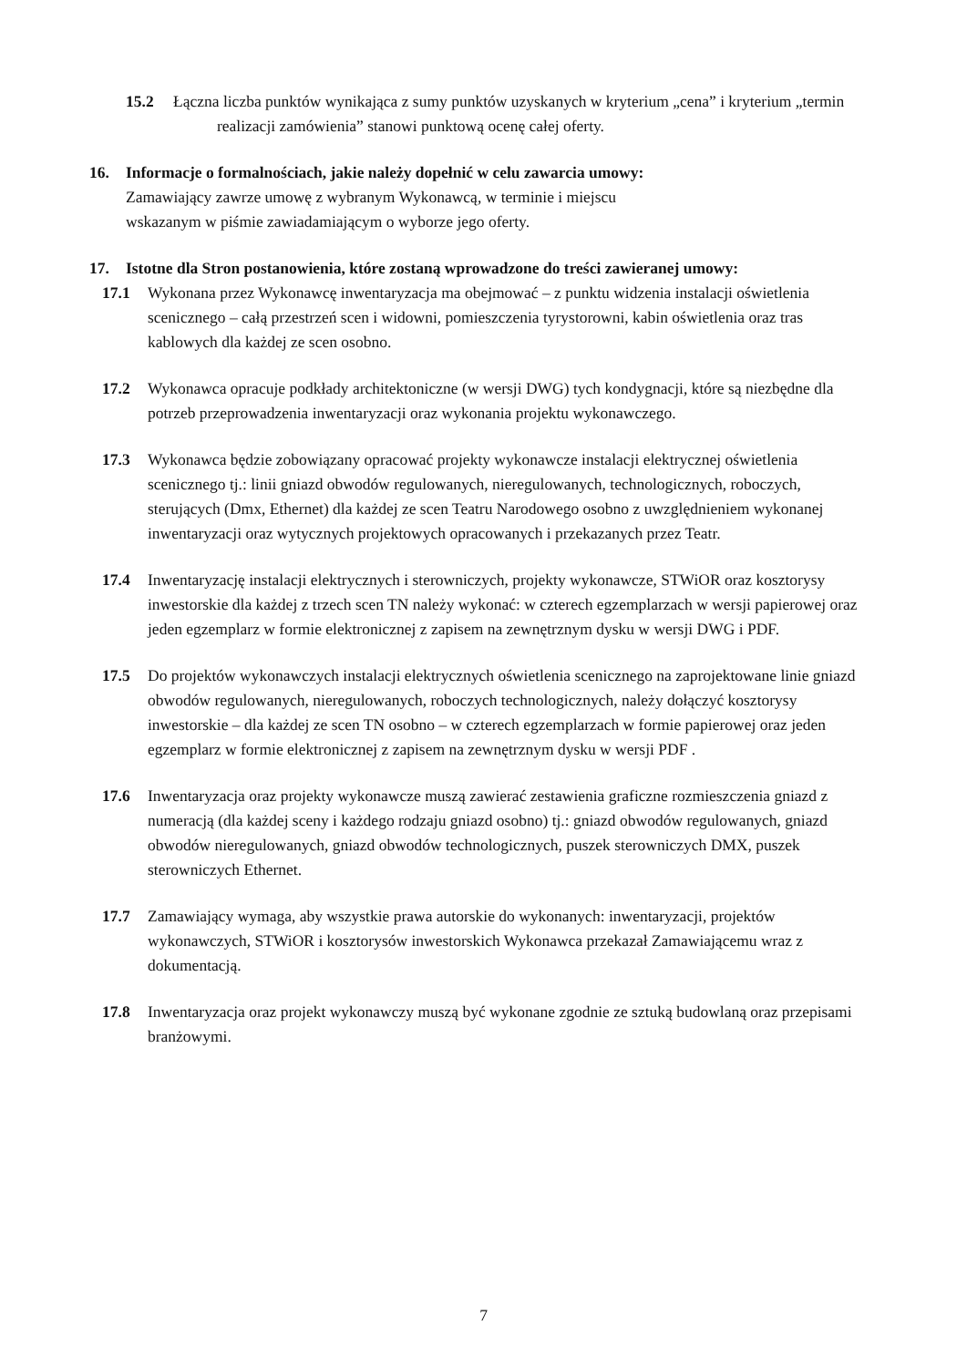15.2 Łączna liczba punktów wynikająca z sumy punktów uzyskanych w kryterium „cena” i kryterium „termin realizacji zamówienia” stanowi punktową ocenę całej oferty.
16. Informacje o formalnościach, jakie należy dopełnić w celu zawarcia umowy:
Zamawiający zawrze umowę z wybranym Wykonawcą, w terminie i miejscu
wskazanym w piśmie zawiadamiającym o wyborze jego oferty.
17. Istotne dla Stron postanowienia, które zostaną wprowadzone do treści zawieranej umowy:
17.1 Wykonana przez Wykonawcę inwentaryzacja ma obejmować – z punktu widzenia instalacji oświetlenia scenicznego – całą przestrzeń scen i widowni, pomieszczenia tyrystorowni, kabin oświetlenia oraz tras kablowych dla każdej ze scen osobno.
17.2 Wykonawca opracuje podkłady architektoniczne (w wersji DWG) tych kondygnacji, które są niezbędne dla potrzeb przeprowadzenia inwentaryzacji oraz wykonania projektu wykonawczego.
17.3 Wykonawca będzie zobowiązany opracować projekty wykonawcze instalacji elektrycznej oświetlenia scenicznego tj.: linii gniazd obwodów regulowanych, nieregulowanych, technologicznych, roboczych, sterujących (Dmx, Ethernet) dla każdej ze scen Teatru Narodowego osobno z uwzględnieniem wykonanej inwentaryzacji oraz wytycznych projektowych opracowanych i przekazanych przez Teatr.
17.4 Inwentaryzację instalacji elektrycznych i sterowniczych, projekty wykonawcze, STWiOR oraz kosztorysy inwestorskie dla każdej z trzech scen TN należy wykonać: w czterech egzemplarzach w wersji papierowej oraz jeden egzemplarz w formie elektronicznej z zapisem na zewnętrznym dysku w wersji DWG i PDF.
17.5 Do projektów wykonawczych instalacji elektrycznych oświetlenia scenicznego na zaprojektowane linie gniazd obwodów regulowanych, nieregulowanych, roboczych technologicznych, należy dołączyć kosztorysy inwestorskie – dla każdej ze scen TN osobno – w czterech egzemplarzach w formie papierowej oraz jeden egzemplarz w formie elektronicznej z zapisem na zewnętrznym dysku w wersji PDF .
17.6 Inwentaryzacja oraz projekty wykonawcze muszą zawierać zestawienia graficzne rozmieszczenia gniazd z numeracją (dla każdej sceny i każdego rodzaju gniazd osobno) tj.: gniazd obwodów regulowanych, gniazd obwodów nieregulowanych, gniazd obwodów technologicznych, puszek sterowniczych DMX, puszek sterowniczych Ethernet.
17.7 Zamawiający wymaga, aby wszystkie prawa autorskie do wykonanych: inwentaryzacji, projektów wykonawczych, STWiOR i kosztorysów inwestorskich Wykonawca przekazał Zamawiającemu wraz z dokumentacją.
17.8 Inwentaryzacja oraz projekt wykonawczy muszą być wykonane zgodnie ze sztuką budowlaną oraz przepisami branżowymi.
7